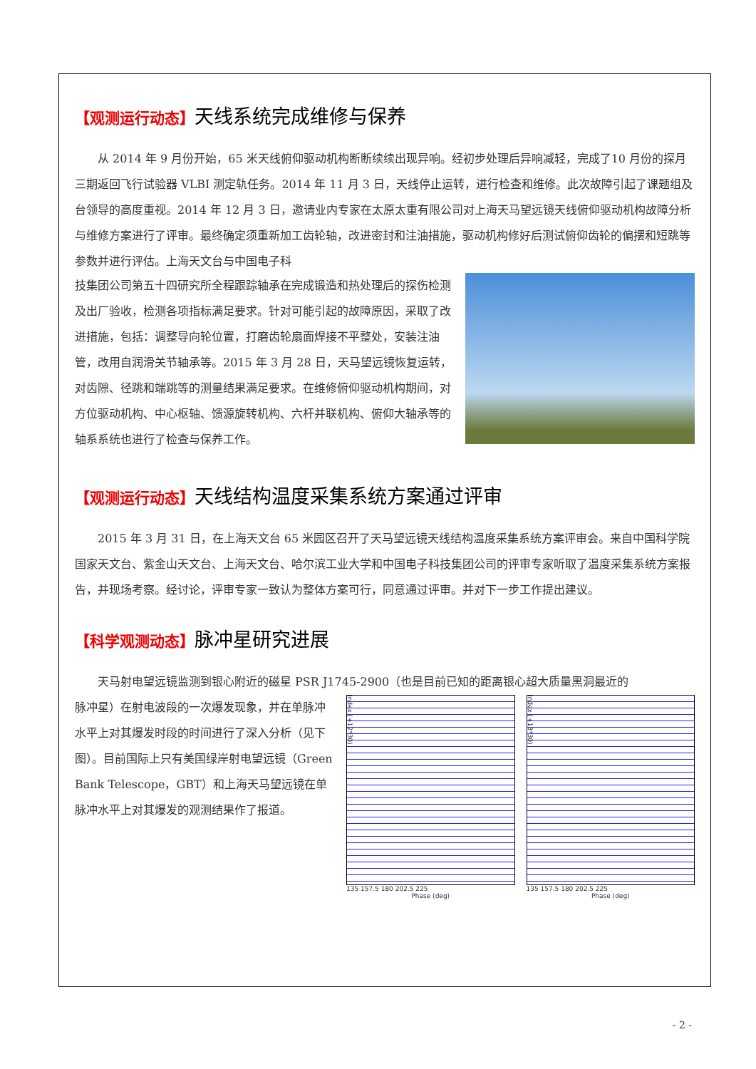【观测运行动态】天线系统完成维修与保养
从 2014 年 9 月份开始，65 米天线俯仰驱动机构断断续续出现异响。经初步处理后异响减轻，完成了10 月份的探月三期返回飞行试验器 VLBI 测定轨任务。2014 年 11 月 3 日，天线停止运转，进行检查和维修。此次故障引起了课题组及台领导的高度重视。2014 年 12 月 3 日，邀请业内专家在太原太重有限公司对上海天马望远镜天线俯仰驱动机构故障分析与维修方案进行了评审。最终确定须重新加工齿轮轴，改进密封和注油措施，驱动机构修好后测试俯仰齿轮的偏摆和短跳等参数并进行评估。上海天文台与中国电子科
技集团公司第五十四研究所全程跟踪轴承在完成锻造和热处理后的探伤检测及出厂验收，检测各项指标满足要求。针对可能引起的故障原因，采取了改进措施，包括：调整导向轮位置，打磨齿轮扇面焊接不平整处，安装注油管，改用自润滑关节轴承等。2015 年 3 月 28 日，天马望远镜恢复运转，对齿隙、径跳和端跳等的测量结果满足要求。在维修俯仰驱动机构期间，对方位驱动机构、中心枢轴、馈源旋转机构、六杆并联机构、俯仰大轴承等的轴系系统也进行了检查与保养工作。
【观测运行动态】天线结构温度采集系统方案通过评审
2015 年 3 月 31 日，在上海天文台 65 米园区召开了天马望远镜天线结构温度采集系统方案评审会。来自中国科学院国家天文台、紫金山天文台、上海天文台、哈尔滨工业大学和中国电子科技集团公司的评审专家听取了温度采集系统方案报告，并现场考察。经讨论，评审专家一致认为整体方案可行，同意通过评审。并对下一步工作提出建议。
【科学观测动态】脉冲星研究进展
天马射电望远镜监测到银心附近的磁星 PSR J1745-2900（也是目前已知的距离银心超大质量黑洞最近的
脉冲星）在射电波段的一次爆发现象，并在单脉冲水平上对其爆发时段的时间进行了深入分析（见下图）。目前国际上只有美国绿岸射电望远镜（Green Bank Telescope，GBT）和上海天马望远镜在单脉冲水平上对其爆发的观测结果作了报道。
Index (+12*30)
135 157.5 180 202.5 225
Phase (deg)
Index (+13*30)
135 157.5 180 202.5 225
Phase (deg)
- 2 -